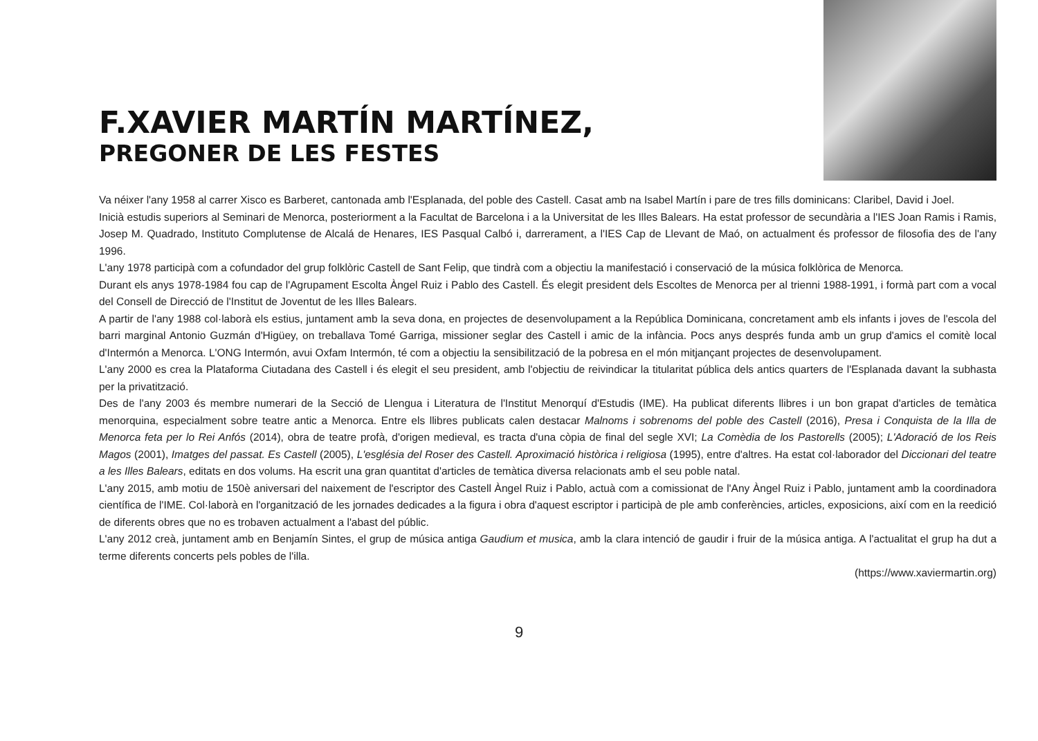F.XAVIER MARTÍN MARTÍNEZ,
PREGONER DE LES FESTES
Va néixer l'any 1958 al carrer Xisco es Barberet, cantonada amb l'Esplanada, del poble des Castell. Casat amb na Isabel Martín i pare de tres fills dominicans: Claribel, David i Joel.
Inicià estudis superiors al Seminari de Menorca, posteriorment a la Facultat de Barcelona i a la Universitat de les Illes Balears. Ha estat professor de secundària a l'IES Joan Ramis i Ramis, Josep M. Quadrado, Instituto Complutense de Alcalá de Henares, IES Pasqual Calbó i, darrerament, a l'IES Cap de Llevant de Maó, on actualment és professor de filosofia des de l'any 1996.
L'any 1978 participà com a cofundador del grup folklòric Castell de Sant Felip, que tindrà com a objectiu la manifestació i conservació de la música folklòrica de Menorca.
Durant els anys 1978-1984 fou cap de l'Agrupament Escolta Àngel Ruiz i Pablo des Castell. És elegit president dels Escoltes de Menorca per al trienni 1988-1991, i formà part com a vocal del Consell de Direcció de l'Institut de Joventut de les Illes Balears.
A partir de l'any 1988 col·laborà els estius, juntament amb la seva dona, en projectes de desenvolupament a la República Dominicana, concretament amb els infants i joves de l'escola del barri marginal Antonio Guzmán d'Higüey, on treballava Tomé Garriga, missioner seglar des Castell i amic de la infància. Pocs anys després funda amb un grup d'amics el comitè local d'Intermón a Menorca. L'ONG Intermón, avui Oxfam Intermón, té com a objectiu la sensibilització de la pobresa en el món mitjançant projectes de desenvolupament.
L'any 2000 es crea la Plataforma Ciutadana des Castell i és elegit el seu president, amb l'objectiu de reivindicar la titularitat pública dels antics quarters de l'Esplanada davant la subhasta per la privatització.
Des de l'any 2003 és membre numerari de la Secció de Llengua i Literatura de l'Institut Menorquí d'Estudis (IME). Ha publicat diferents llibres i un bon grapat d'articles de temàtica menorquina, especialment sobre teatre antic a Menorca. Entre els llibres publicats calen destacar Malnoms i sobrenoms del poble des Castell (2016), Presa i Conquista de la Illa de Menorca feta per lo Rei Anfós (2014), obra de teatre profà, d'origen medieval, es tracta d'una còpia de final del segle XVI; La Comèdia de los Pastorells (2005); L'Adoració de los Reis Magos (2001), Imatges del passat. Es Castell (2005), L'església del Roser des Castell. Aproximació històrica i religiosa (1995), entre d'altres. Ha estat col·laborador del Diccionari del teatre a les Illes Balears, editats en dos volums. Ha escrit una gran quantitat d'articles de temàtica diversa relacionats amb el seu poble natal.
L'any 2015, amb motiu de 150è aniversari del naixement de l'escriptor des Castell Àngel Ruiz i Pablo, actuà com a comissionat de l'Any Àngel Ruiz i Pablo, juntament amb la coordinadora científica de l'IME. Col·laborà en l'organització de les jornades dedicades a la figura i obra d'aquest escriptor i participà de ple amb conferències, articles, exposicions, així com en la reedició de diferents obres que no es trobaven actualment a l'abast del públic.
L'any 2012 creà, juntament amb en Benjamín Sintes, el grup de música antiga Gaudium et musica, amb la clara intenció de gaudir i fruir de la música antiga. A l'actualitat el grup ha dut a terme diferents concerts pels pobles de l'illa.
(https://www.xaviermartin.org)
9